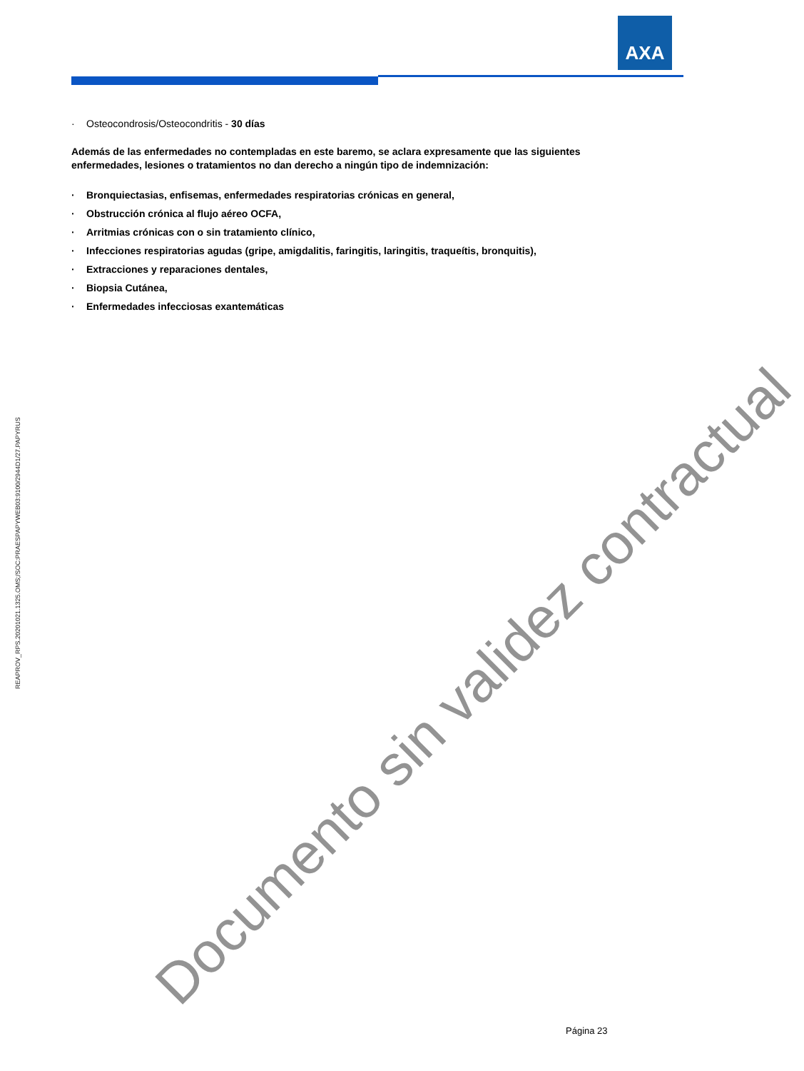AXA
· Osteocondrosis/Osteocondritis - 30 días
Además de las enfermedades no contempladas en este baremo, se aclara expresamente que las siguientes enfermedades, lesiones o tratamientos no dan derecho a ningún tipo de indemnización:
· Bronquiectasias, enfisemas, enfermedades respiratorias crónicas en general,
· Obstrucción crónica al flujo aéreo OCFA,
· Arritmias crónicas con o sin tratamiento clínico,
· Infecciones respiratorias agudas (gripe, amigdalitis, faringitis, laringitis, traqueítis, bronquitis),
· Extracciones y reparaciones dentales,
· Biopsia Cutánea,
· Enfermedades infecciosas exantemáticas
REAPROV_RPS.20201021.1325.OMS;/SOC:PRAESPAPYWEB03:9100/2944D1/27.PAPYRUS
Documento sin validez contractual Página 23